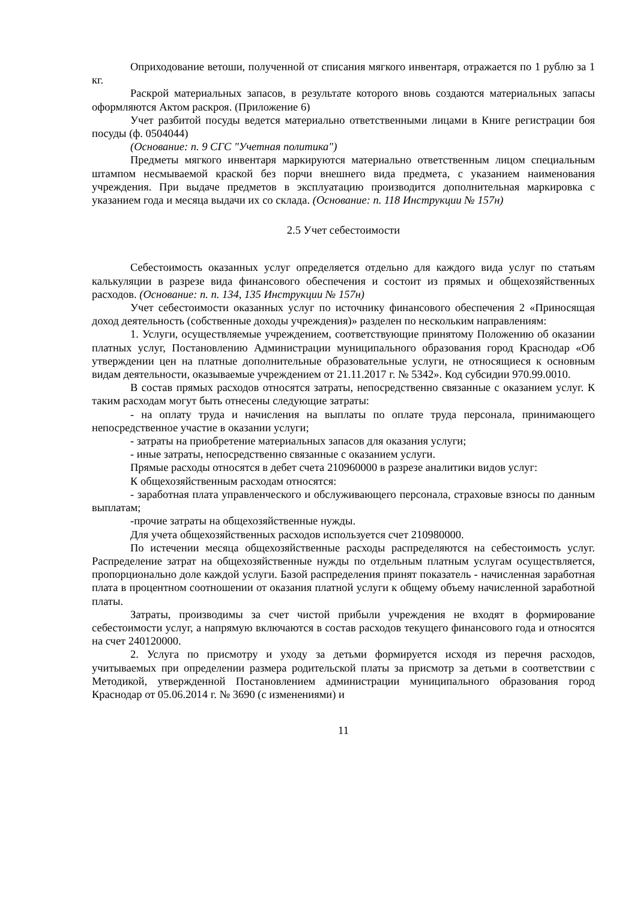Оприходование ветоши, полученной от списания мягкого инвентаря, отражается по 1 рублю за 1 кг.
Раскрой материальных запасов, в результате которого вновь создаются материальных запасы оформляются Актом раскроя. (Приложение 6)
Учет разбитой посуды ведется материально ответственными лицами в Книге регистрации боя посуды (ф. 0504044)
(Основание: п. 9 СГС "Учетная политика")
Предметы мягкого инвентаря маркируются материально ответственным лицом специальным штампом несмываемой краской без порчи внешнего вида предмета, с указанием наименования учреждения. При выдаче предметов в эксплуатацию производится дополнительная маркировка с указанием года и месяца выдачи их со склада. (Основание: п. 118 Инструкции № 157н)
2.5 Учет себестоимости
Себестоимость оказанных услуг определяется отдельно для каждого вида услуг по статьям калькуляции в разрезе вида финансового обеспечения и состоит из прямых и общехозяйственных расходов. (Основание: п. п. 134, 135 Инструкции № 157н)
Учет себестоимости оказанных услуг по источнику финансового обеспечения 2 «Приносящая доход деятельность (собственные доходы учреждения)» разделен по нескольким направлениям:
1. Услуги, осуществляемые учреждением, соответствующие принятому Положению об оказании платных услуг, Постановлению Администрации муниципального образования город Краснодар «Об утверждении цен на платные дополнительные образовательные услуги, не относящиеся к основным видам деятельности, оказываемые учреждением от 21.11.2017 г. № 5342». Код субсидии 970.99.0010.
В состав прямых расходов относятся затраты, непосредственно связанные с оказанием услуг. К таким расходам могут быть отнесены следующие затраты:
- на оплату труда и начисления на выплаты по оплате труда персонала, принимающего непосредственное участие в оказании услуги;
- затраты на приобретение материальных запасов для оказания услуги;
- иные затраты, непосредственно связанные с оказанием услуги.
Прямые расходы относятся в дебет счета 210960000 в разрезе аналитики видов услуг:
К общехозяйственным расходам относятся:
- заработная плата управленческого и обслуживающего персонала, страховые взносы по данным выплатам;
-прочие затраты на общехозяйственные нужды.
Для учета общехозяйственных расходов используется счет 210980000.
По истечении месяца общехозяйственные расходы распределяются на себестоимость услуг. Распределение затрат на общехозяйственные нужды по отдельным платным услугам осуществляется, пропорционально доле каждой услуги. Базой распределения принят показатель - начисленная заработная плата в процентном соотношении от оказания платной услуги к общему объему начисленной заработной платы.
Затраты, производимы за счет чистой прибыли учреждения не входят в формирование себестоимости услуг, а напрямую включаются в состав расходов текущего финансового года и относятся на счет 240120000.
2. Услуга по присмотру и уходу за детьми формируется исходя из перечня расходов, учитываемых при определении размера родительской платы за присмотр за детьми в соответствии с Методикой, утвержденной Постановлением администрации муниципального образования город Краснодар от 05.06.2014 г. № 3690 (с изменениями) и
11